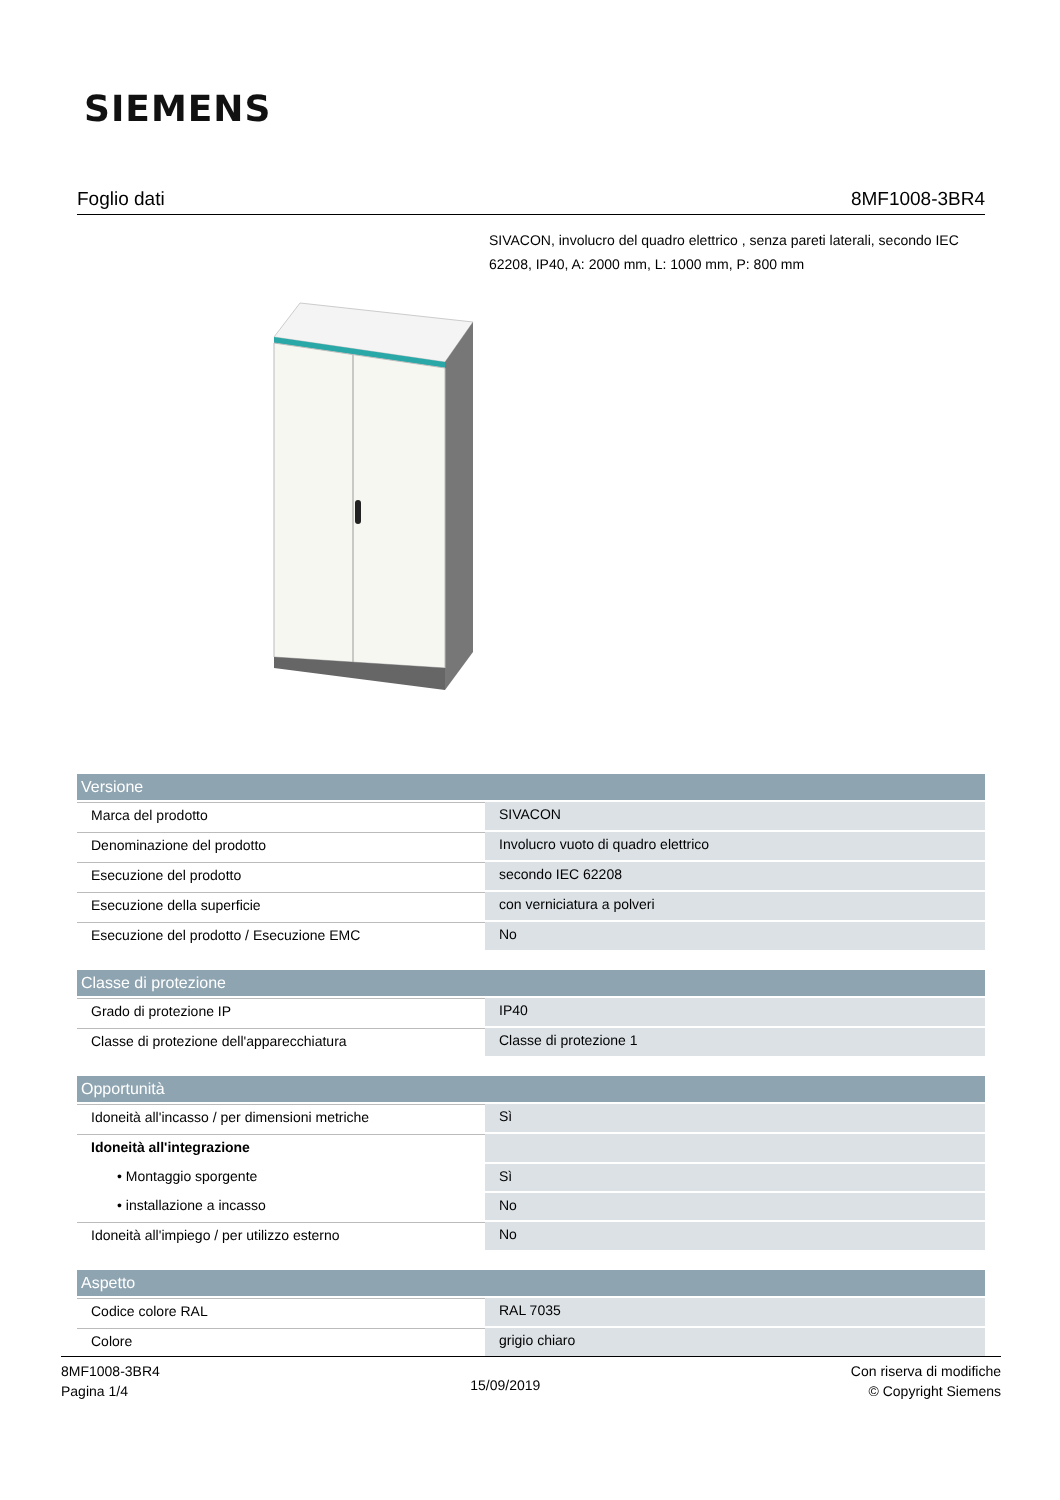SIEMENS
Foglio dati 8MF1008-3BR4
SIVACON, involucro del quadro elettrico , senza pareti laterali, secondo IEC 62208, IP40, A: 2000 mm, L: 1000 mm, P: 800 mm
| Versione | |
| --- | --- |
| Marca del prodotto | SIVACON |
| Denominazione del prodotto | Involucro vuoto di quadro elettrico |
| Esecuzione del prodotto | secondo IEC 62208 |
| Esecuzione della superficie | con verniciatura a polveri |
| Esecuzione del prodotto / Esecuzione EMC | No |
| Classe di protezione | |
| Grado di protezione IP | IP40 |
| Classe di protezione dell'apparecchiatura | Classe di protezione 1 |
| Opportunità | |
| Idoneità all'incasso / per dimensioni metriche | Sì |
| Idoneità all'integrazione | |
| • Montaggio sporgente | Sì |
| • installazione a incasso | No |
| Idoneità all'impiego / per utilizzo esterno | No |
| Aspetto | |
| Codice colore RAL | RAL 7035 |
| Colore | grigio chiaro |
8MF1008-3BR4
Pagina 1/4
15/09/2019
Con riserva di modifiche
© Copyright Siemens